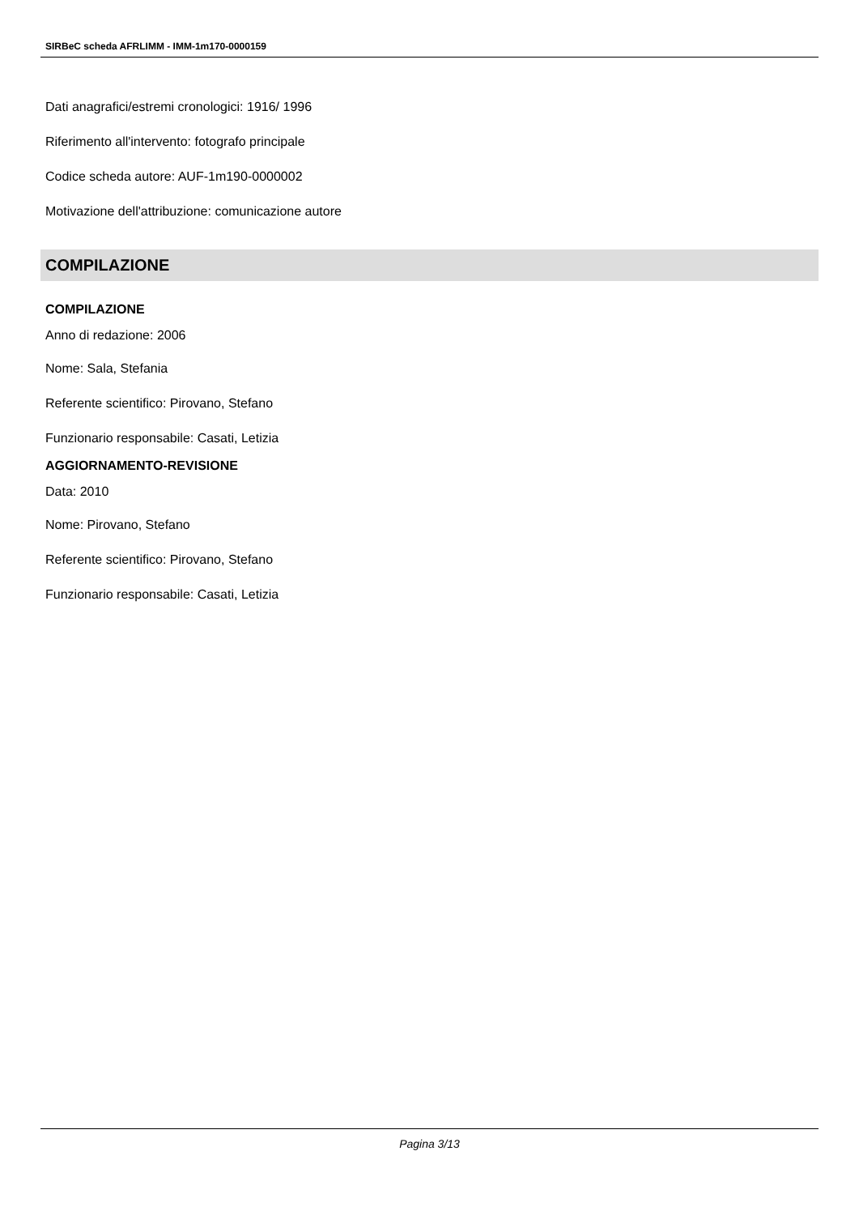SIRBeC scheda AFRLIMM - IMM-1m170-0000159
Dati anagrafici/estremi cronologici: 1916/ 1996
Riferimento all'intervento: fotografo principale
Codice scheda autore: AUF-1m190-0000002
Motivazione dell'attribuzione: comunicazione autore
COMPILAZIONE
COMPILAZIONE
Anno di redazione: 2006
Nome: Sala, Stefania
Referente scientifico: Pirovano, Stefano
Funzionario responsabile: Casati, Letizia
AGGIORNAMENTO-REVISIONE
Data: 2010
Nome: Pirovano, Stefano
Referente scientifico: Pirovano, Stefano
Funzionario responsabile: Casati, Letizia
Pagina 3/13